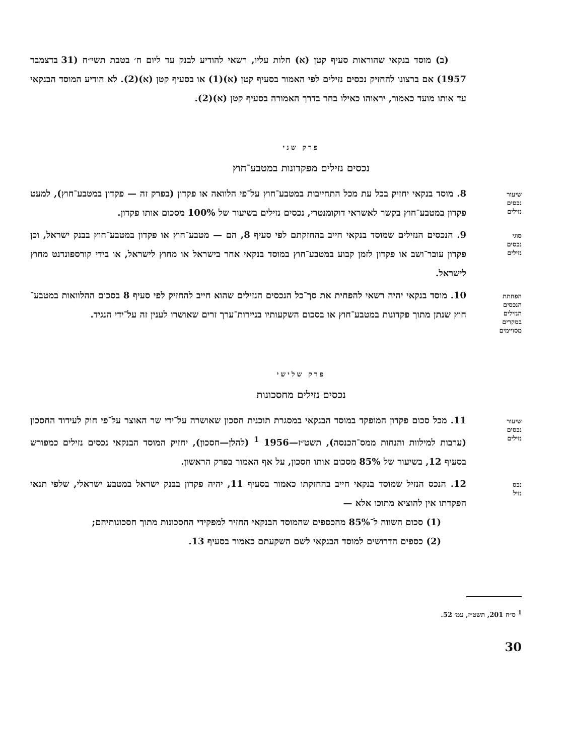(ב) מוסד בנקאי שהוראות סעיף קטן (א) חלות עליו, רשאי להודיע לבנק עד ליום ח׳ בטבת תשי״ח (31 בדצמבר 1957) אם ברצונו להחזיק נכסים נזילים לפי האמור בסעיף קטן (א)(1) או בסעיף קטן (א)(2). לא הודיע המוסד הבנקאי עד אותו מועד כאמור, יראוהו כאילו בחר בדרך האמורה בסעיף קטן (א)(2).
פרק שני
נכסים נזילים מפקדונות במטבע־חוץ
שיעור
נכסים
נזילים
8. מוסד בנקאי יחזיק בכל עת מכל התחייבות במטבע־חוץ על־פי הלוואה או פקדון (בפרק זה — פקדון במטבע־חוץ), למעט פקדון במטבע־חוץ בקשר לאשראי דוקומנטרי, נכסים נזילים בשיעור של 100% מסכום אותו פקדון.
סוגי
נכסים
נזילים
9. הנכסים הנזילים שמוסד בנקאי חייב בהחזקתם לפי סעיף 8, הם — מטבע־חוץ או פקדון במטבע־חוץ בבנק ישראל, וכן פקדון עובר־ושב או פקדון לזמן קבוע במטבע־חוץ במוסד בנקאי אחר בישראל או מחוץ לישראל, או בידי קורספונדנט מחוץ לישראל.
הפחתת
הנכסים
הנזילים
במקרים
מסויימים
10. מוסד בנקאי יהיה רשאי להפחית את סך־כל הנכסים הנזילים שהוא חייב להחזיק לפי סעיף 8 בסכום ההלוואות במטבע־חוץ שנתן מתוך פקדונות במטבע־חוץ או בסכום השקעותיו בניירות־ערך זרים שאושרו לענין זה על־ידי הנגיד.
פרק שלישי
נכסים נזילים מחסכונות
שיעור
נכסים
נזילים
11. מכל סכום פקדון המופקד במוסד הבנקאי במסגרת תוכנית חסכון שאושרה על־ידי שר האוצר על־פי חוק לעידוד החסכון (ערבות למילוות והנחות ממס־הכנסה), תשט״ז—1956 <sup>1</sup> (להלן—חסכון), יחזיק המוסד הבנקאי נכסים נזילים כמפורש בסעיף 12, בשיעור של 85% מסכום אותו חסכון, על אף האמור בפרק הראשון.
נכס
נזיל
12. הנכס הנזיל שמוסד בנקאי חייב בהחזקתו כאמור בסעיף 11, יהיה פקדון בבנק ישראל במטבע ישראלי, שלפי תנאי הפקדתו אין להוציא מתוכו אלא —
(1) סכום השווה ל־85% מהכספים שהמוסד הבנקאי החזיר למפקידי החסכונות מתוך חסכונותיהם;
(2) כספים הדרושים למוסד הבנקאי לשם השקעתם כאמור בסעיף 13.
<sup>1</sup> ס״ח 201, תשט״ז, עמ׳ 52.
30